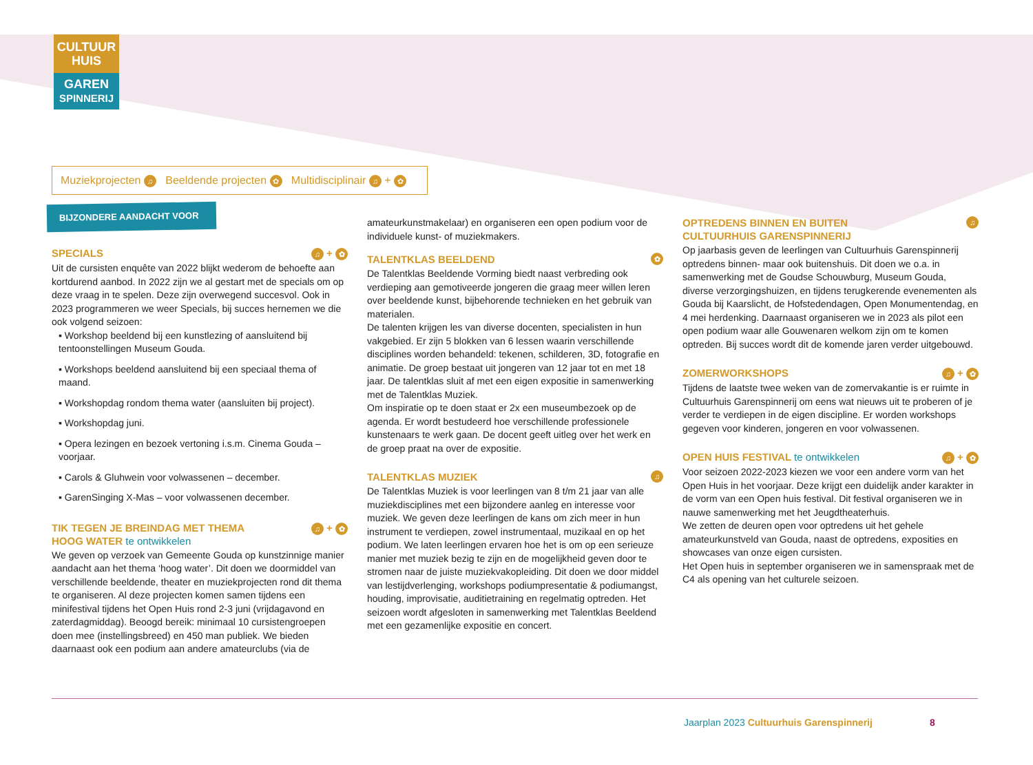CULTUUR
HUIS
GAREN
SPINNERIJ
Muziekprojecten ♫ Beeldende projecten ✿ Multidisciplinair ♫ + ✿
BIJZONDERE AANDACHT VOOR
SPECIALS ♫ + ✿
Uit de cursisten enquête van 2022 blijkt wederom de behoefte aan kortdurend aanbod. In 2022 zijn we al gestart met de specials om op deze vraag in te spelen. Deze zijn overwegend succesvol. Ook in 2023 programmeren we weer Specials, bij succes hernemen we die ook volgend seizoen:
▪ Workshop beeldend bij een kunstlezing of aansluitend bij tentoonstellingen Museum Gouda.
▪ Workshops beeldend aansluitend bij een speciaal thema of maand.
▪ Workshopdag rondom thema water (aansluiten bij project).
▪ Workshopdag juni.
▪ Opera lezingen en bezoek vertoning i.s.m. Cinema Gouda – voorjaar.
▪ Carols & Gluhwein voor volwassenen – december.
▪ GarenSinging X-Mas – voor volwassenen december.
TIK TEGEN JE BREINDAG MET THEMA
HOOG WATER te ontwikkelen ♫ + ✿
We geven op verzoek van Gemeente Gouda op kunstzinnige manier aandacht aan het thema ‘hoog water’. Dit doen we doormiddel van verschillende beeldende, theater en muziekprojecten rond dit thema te organiseren. Al deze projecten komen samen tijdens een minifestival tijdens het Open Huis rond 2-3 juni (vrijdagavond en zaterdagmiddag). Beoogd bereik: minimaal 10 cursistengroepen doen mee (instellingsbreed) en 450 man publiek. We bieden daarnaast ook een podium aan andere amateurclubs (via de
amateurkunstmakelaar) en organiseren een open podium voor de individuele kunst- of muziekmakers.
TALENTKLAS BEELDEND ✿
De Talentklas Beeldende Vorming biedt naast verbreding ook verdieping aan gemotiveerde jongeren die graag meer willen leren over beeldende kunst, bijbehorende technieken en het gebruik van materialen.
De talenten krijgen les van diverse docenten, specialisten in hun vakgebied. Er zijn 5 blokken van 6 lessen waarin verschillende disciplines worden behandeld: tekenen, schilderen, 3D, fotografie en animatie. De groep bestaat uit jongeren van 12 jaar tot en met 18 jaar. De talentklas sluit af met een eigen expositie in samenwerking met de Talentklas Muziek.
Om inspiratie op te doen staat er 2x een museumbezoek op de agenda. Er wordt bestudeerd hoe verschillende professionele kunstenaars te werk gaan. De docent geeft uitleg over het werk en de groep praat na over de expositie.
TALENTKLAS MUZIEK ♫
De Talentklas Muziek is voor leerlingen van 8 t/m 21 jaar van alle muziekdisciplines met een bijzondere aanleg en interesse voor muziek. We geven deze leerlingen de kans om zich meer in hun instrument te verdiepen, zowel instrumentaal, muzikaal en op het podium. We laten leerlingen ervaren hoe het is om op een serieuze manier met muziek bezig te zijn en de mogelijkheid geven door te stromen naar de juiste muziekvakopleiding. Dit doen we door middel van lestijdverlenging, workshops podiumpresentatie & podiumangst, houding, improvisatie, auditietraining en regelmatig optreden. Het seizoen wordt afgesloten in samenwerking met Talentklas Beeldend met een gezamenlijke expositie en concert.
OPTREDENS BINNEN EN BUITEN
CULTUURHUIS GARENSPINNERIJ ♫
Op jaarbasis geven de leerlingen van Cultuurhuis Garenspinnerij optredens binnen- maar ook buitenshuis. Dit doen we o.a. in samenwerking met de Goudse Schouwburg, Museum Gouda, diverse verzorgingshuizen, en tijdens terugkerende evenementen als Gouda bij Kaarslicht, de Hofstedendagen, Open Monumentendag, en 4 mei herdenking. Daarnaast organiseren we in 2023 als pilot een open podium waar alle Gouwenaren welkom zijn om te komen optreden. Bij succes wordt dit de komende jaren verder uitgebouwd.
ZOMERWORKSHOPS ♫ + ✿
Tijdens de laatste twee weken van de zomervakantie is er ruimte in Cultuurhuis Garenspinnerij om eens wat nieuws uit te proberen of je verder te verdiepen in de eigen discipline. Er worden workshops gegeven voor kinderen, jongeren en voor volwassenen.
OPEN HUIS FESTIVAL te ontwikkelen ♫ + ✿
Voor seizoen 2022-2023 kiezen we voor een andere vorm van het Open Huis in het voorjaar. Deze krijgt een duidelijk ander karakter in de vorm van een Open huis festival. Dit festival organiseren we in nauwe samenwerking met het Jeugdtheaterhuis.
We zetten de deuren open voor optredens uit het gehele amateurkunstveld van Gouda, naast de optredens, exposities en showcases van onze eigen cursisten.
Het Open huis in september organiseren we in samenspraak met de C4 als opening van het culturele seizoen.
Jaarplan 2023 Cultuurhuis Garenspinnerij
8